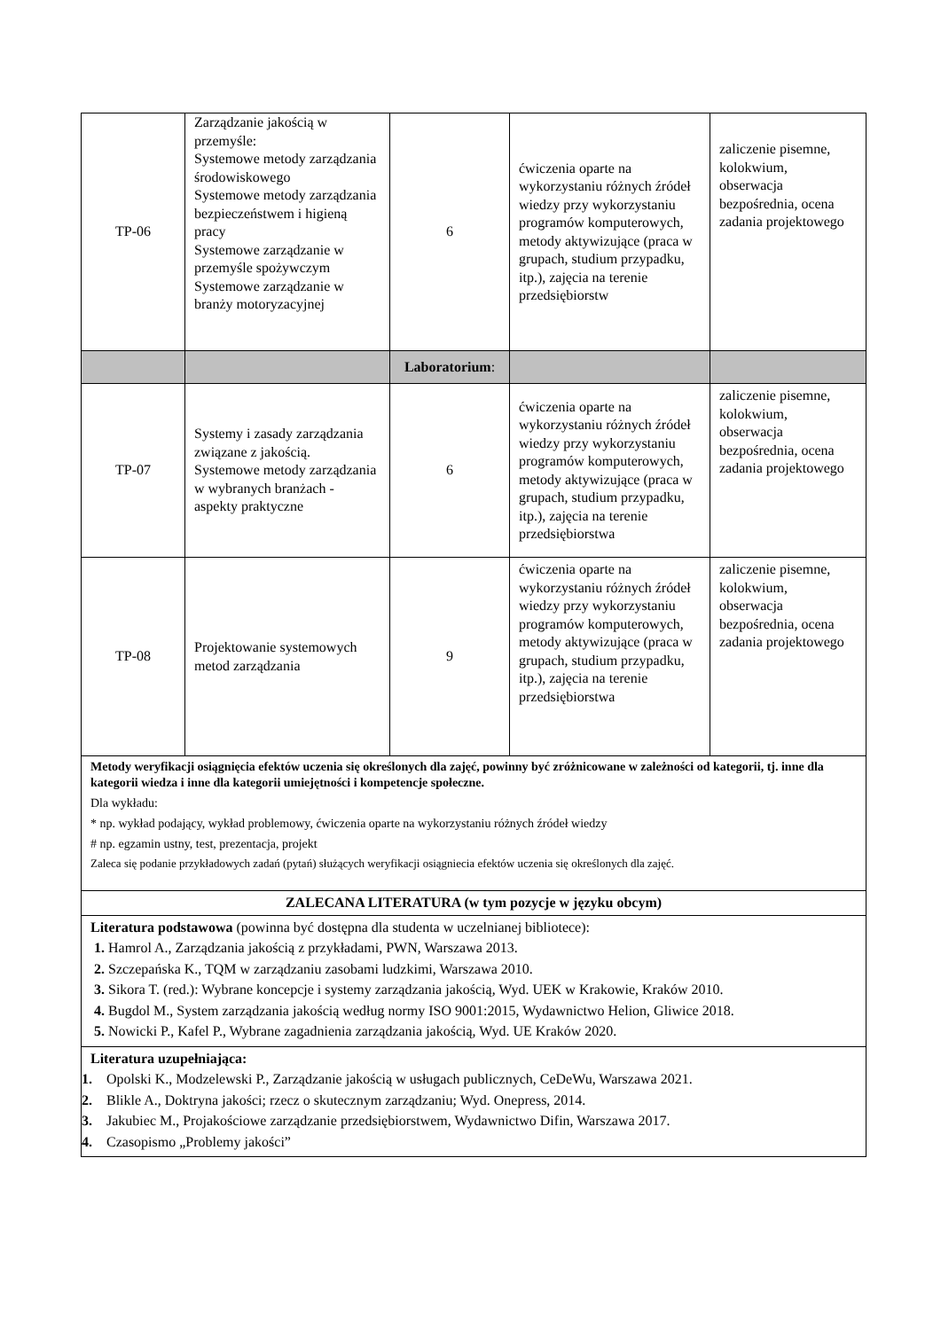| TP-06 | Zarządzanie jakością w przemyśle: Systemowe metody zarządzania środowiskowego Systemowe metody zarządzania bezpieczeństwem i higieną pracy Systemowe zarządzanie w przemyśle spożywczym Systemowe zarządzanie w branży motoryzacyjnej | 6 | ćwiczenia oparte na wykorzystaniu różnych źródeł wiedzy przy wykorzystaniu programów komputerowych, metody aktywizujące (praca w grupach, studium przypadku, itp.), zajęcia na terenie przedsiębiorstw | zaliczenie pisemne, kolokwium, obserwacja bezpośrednia, ocena zadania projektowego |
| | | Laboratorium : | | |
| TP-07 | Systemy i zasady zarządzania związane z jakością. Systemowe metody zarządzania w wybranych branżach - aspekty praktyczne | 6 | ćwiczenia oparte na wykorzystaniu różnych źródeł wiedzy przy wykorzystaniu programów komputerowych, metody aktywizujące (praca w grupach, studium przypadku, itp.), zajęcia na terenie przedsiębiorstwa | zaliczenie pisemne, kolokwium, obserwacja bezpośrednia, ocena zadania projektowego |
| TP-08 | Projektowanie systemowych metod zarządzania | 9 | ćwiczenia oparte na wykorzystaniu różnych źródeł wiedzy przy wykorzystaniu programów komputerowych, metody aktywizujące (praca w grupach, studium przypadku, itp.), zajęcia na terenie przedsiębiorstwa | zaliczenie pisemne, kolokwium, obserwacja bezpośrednia, ocena zadania projektowego |
| Metody weryfikacji osiągnięcia efektów uczenia się określonych dla zajęć, powinny być zróżnicowane w zależności od kategorii, tj. inne dla kategorii wiedza i inne dla kategorii umiejętności i kompetencje społeczne. Dla wykładu: * np. wykład podający, wykład problemowy, ćwiczenia oparte na wykorzystaniu różnych źródeł wiedzy # np. egzamin ustny, test, prezentacja, projekt Zaleca się podanie przykładowych zadań (pytań) służących weryfikacji osiągniecia efektów uczenia się określonych dla zajęć. | | | | |
| ZALECANA LITERATURA (w tym pozycje w języku obcym) | | | | |
| Literatura podstawowa (powinna być dostępna dla studenta w uczelnianej bibliotece): 1. Hamrol A., Zarządzania jakością z przykładami, PWN, Warszawa 2013. 2. Szczepańska K., TQM w zarządzaniu zasobami ludzkimi, Warszawa 2010. 3. Sikora T. (red.): Wybrane koncepcje i systemy zarządzania jakością, Wyd. UEK w Krakowie, Kraków 2010. 4. Bugdol M., System zarządzania jakością według normy ISO 9001:2015, Wydawnictwo Helion, Gliwice 2018. 5. Nowicki P., Kafel P., Wybrane zagadnienia zarządzania jakością, Wyd. UE Kraków 2020. | | | | |
| Literatura uzupełniająca: 1. Opolski K., Modzelewski P., Zarządzanie jakością w usługach publicznych, CeDeWu, Warszawa 2021. 2. Blikle A., Doktryna jakości; rzecz o skutecznym zarządzaniu; Wyd. Onepress, 2014. 3. Jakubiec M., Projakościowe zarządzanie przedsiębiorstwem, Wydawnictwo Difin, Warszawa 2017. 4. Czasopismo „Problemy jakości” | | | | |